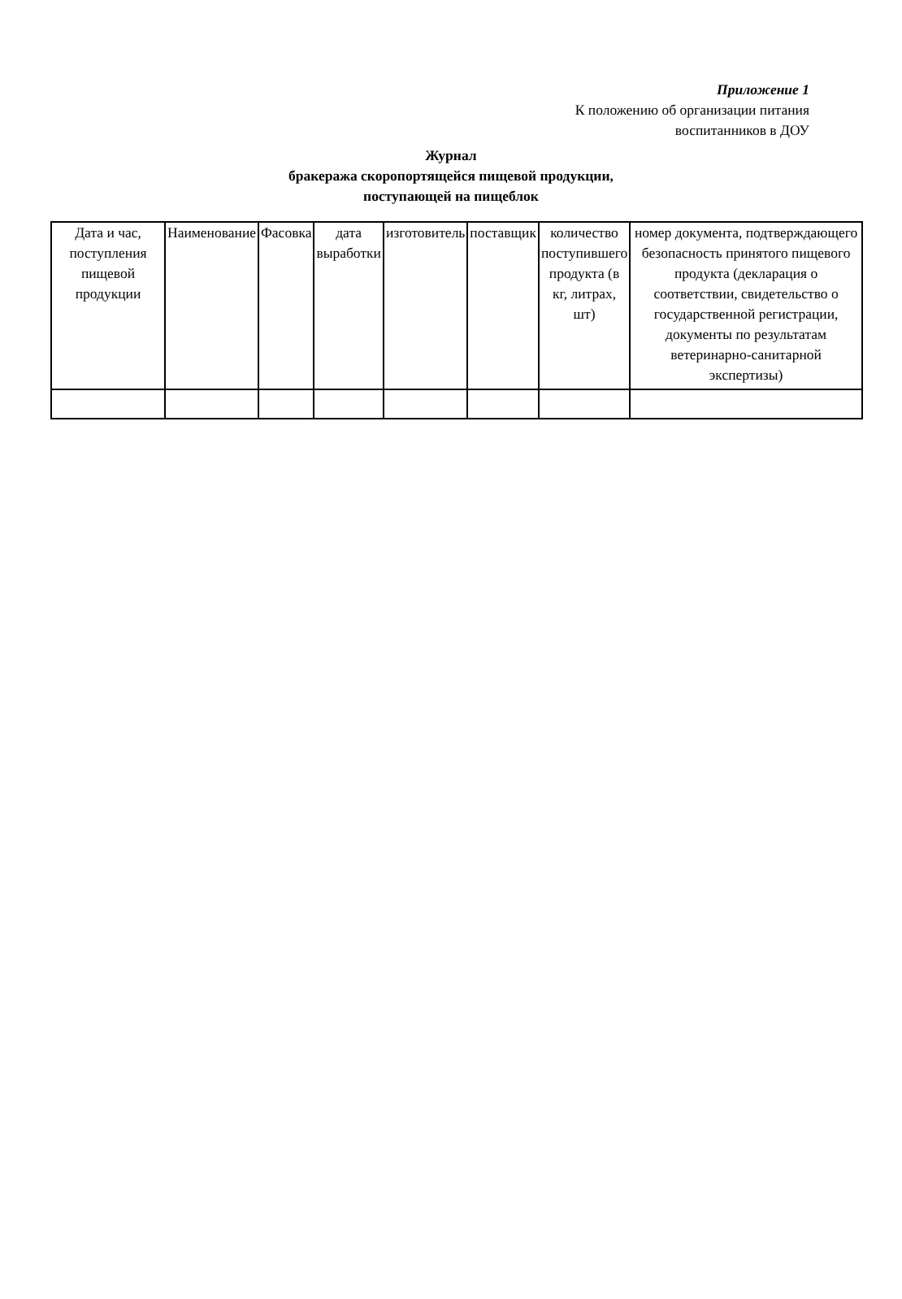Приложение 1
К положению об организации питания
воспитанников в ДОУ
Журнал
бракеража скоропортящейся пищевой продукции,
поступающей на пищеблок
| Дата и час, поступления пищевой продукции | Наименование | Фасовка | дата выработки | изготовитель | поставщик | количество поступившего продукта (в кг, литрах, шт) | номер документа, подтверждающего безопасность принятого пищевого продукта (декларация о соответствии, свидетельство о государственной регистрации, документы по результатам ветеринарно-санитарной экспертизы) |